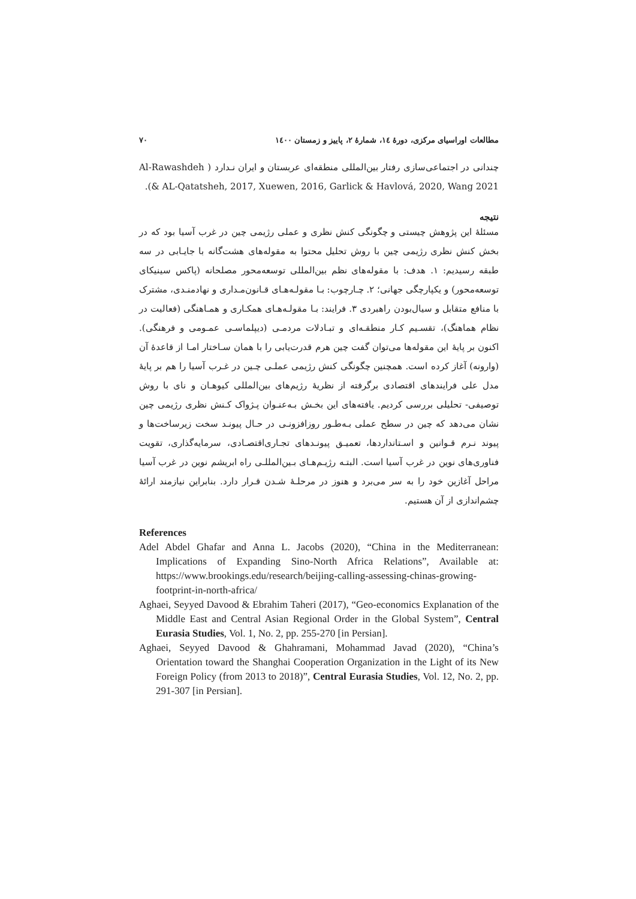مطالعات اوراسیای مرکزی، دورهٔ ١٤، شمارهٔ ٢، پاییز و زمستان ١٤٠٠ ٧٠
چندانی در اجتماعی‌سازی رفتار بین‌المللی منطقه‌ای عربستان و ایران نـدارد ( Al-Rawashdeh & AL-Qatatsheh, 2017, Xuewen, 2016, Garlick & Havlová, 2020, Wang 2021).
نتیجه
مسئلهٔ این پژوهش چیستی و چگونگی کنش نظری و عملی رژیمی چین در غرب آسیا بود که در بخش کنش نظری رژیمی چین با روش تحلیل محتوا به مقوله‌های هشت‌گانه با جایـابی در سه طبقه رسیدیم: ١. هدف: با مقوله‌های نظم بین‌المللی توسعه‌محور مصلحانه (پاکس سینیکای توسعه‌محور) و یکپارچگی جهانی؛ ٢. چـارچوب: بـا مقولـه‌هـای قـانون‌مـداری و نهادمنـدی، مشترک با منافع متقابل و سیال‌بودن راهبردی ٣. فرایند: بـا مقولـه‌هـای همکـاری و همـاهنگی (فعالیت در نظام هماهنگ)، تقسـیم کـار منطقـه‌ای و تبـادلات مردمـی (دیپلماسـی عمـومی و فرهنگی). اکنون بر پایهٔ این مقوله‌ها می‌توان گفت چین هرم قدرت‌یابی را با همان سـاختار امـا از قاعدهٔ آن (وارونه) آغاز کرده است. همچنین چگونگی کنش رژیمی عملـی چـین در غـرب آسیا را هم بر پایهٔ مدل علی فرایندهای اقتصادی برگرفته از نظریهٔ رژیم‌های بین‌المللی کیوهـان و نای با روش توصیفی- تحلیلی بررسی کردیم. یافته‌های این بخـش بـه‌عنـوان پـژواک کـنش نظری رژیمی چین نشان می‌دهد که چین در سطح عملی بـه‌طـور روزافزونـی در حـال پیونـد سخت زیرساخت‌ها و پیوند نـرم قـوانین و اسـتانداردها، تعمیـق پیونـدهای تجـاری‌اقتصـادی، سرمایه‌گذاری، تقویت فناوری‌های نوین در غرب آسیا است. البتـه رژیـم‌هـای بـین‌المللـی راه ابریشم نوین در غرب آسیا مراحل آغازین خود را به سر می‌برد و هنوز در مرحلـهٔ شـدن قـرار دارد. بنابراین نیازمند ارائهٔ چشم‌اندازی از آن هستیم.
References
Adel Abdel Ghafar and Anna L. Jacobs (2020), “China in the Mediterranean: Implications of Expanding Sino-North Africa Relations”, Available at: https://www.brookings.edu/research/beijing-calling-assessing-chinas-growing-footprint-in-north-africa/
Aghaei, Seyyed Davood & Ebrahim Taheri (2017), “Geo-economics Explanation of the Middle East and Central Asian Regional Order in the Global System”, Central Eurasia Studies, Vol. 1, No. 2, pp. 255-270 [in Persian].
Aghaei, Seyyed Davood & Ghahramani, Mohammad Javad (2020), “China’s Orientation toward the Shanghai Cooperation Organization in the Light of its New Foreign Policy (from 2013 to 2018)”, Central Eurasia Studies, Vol. 12, No. 2, pp. 291-307 [in Persian].